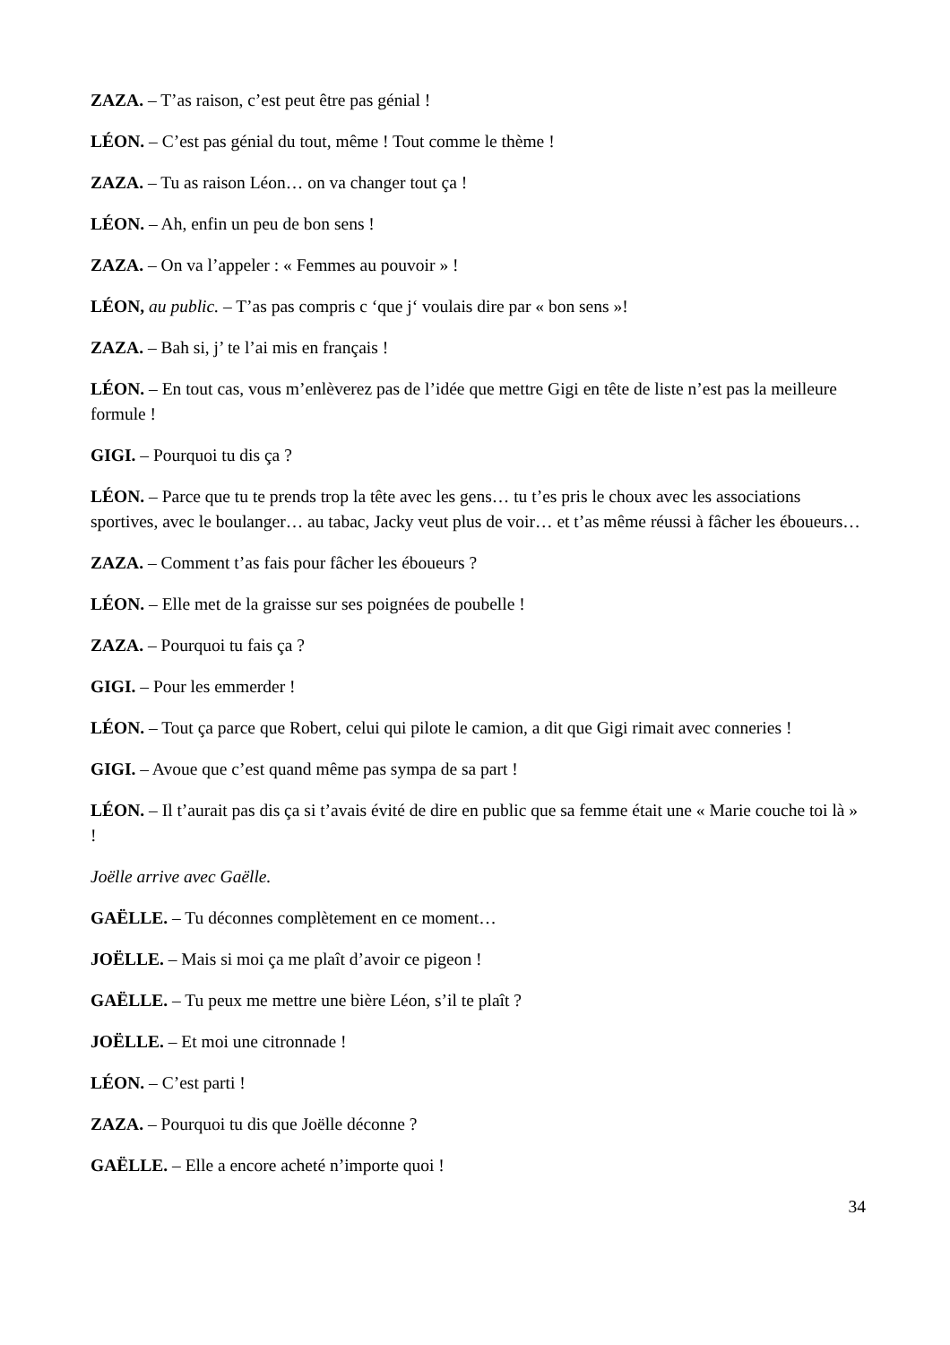ZAZA. – T’as raison, c’est peut être pas génial !
LÉON. – C’est pas génial du tout, même ! Tout comme le thème !
ZAZA. – Tu as raison Léon… on va changer tout ça !
LÉON. – Ah, enfin un peu de bon sens !
ZAZA. – On va l’appeler : « Femmes au pouvoir » !
LÉON, au public. – T’as pas compris c ‘que j‘ voulais dire par « bon sens »!
ZAZA. – Bah si, j’ te l’ai mis en français !
LÉON. – En tout cas, vous m’enlèverez pas de l’idée que mettre Gigi en tête de liste n’est pas la meilleure formule !
GIGI. – Pourquoi tu dis ça ?
LÉON. – Parce que tu te prends trop la tête avec les gens… tu t’es pris le choux avec les associations sportives, avec le boulanger… au tabac, Jacky veut plus de voir… et t’as même réussi à fâcher les éboueurs…
ZAZA. – Comment t’as fais pour fâcher les éboueurs ?
LÉON. – Elle met de la graisse sur ses poignées de poubelle !
ZAZA. – Pourquoi tu fais ça ?
GIGI. – Pour les emmerder !
LÉON. – Tout ça parce que Robert, celui qui pilote le camion, a dit que Gigi rimait avec conneries !
GIGI. – Avoue que c’est quand même pas sympa de sa part !
LÉON. – Il t’aurait pas dis ça si t’avais évité de dire en public que sa femme était une « Marie couche toi là » !
Joëlle arrive avec Gaëlle.
GAËLLE. – Tu déconnes complètement en ce moment…
JOËLLE. – Mais si moi ça me plaît d’avoir ce pigeon !
GAËLLE. – Tu peux me mettre une bière Léon, s’il te plaît ?
JOËLLE. – Et moi une citronnade !
LÉON. – C’est parti !
ZAZA. – Pourquoi tu dis que Joëlle déconne ?
GAËLLE. – Elle a encore acheté n’importe quoi !
34